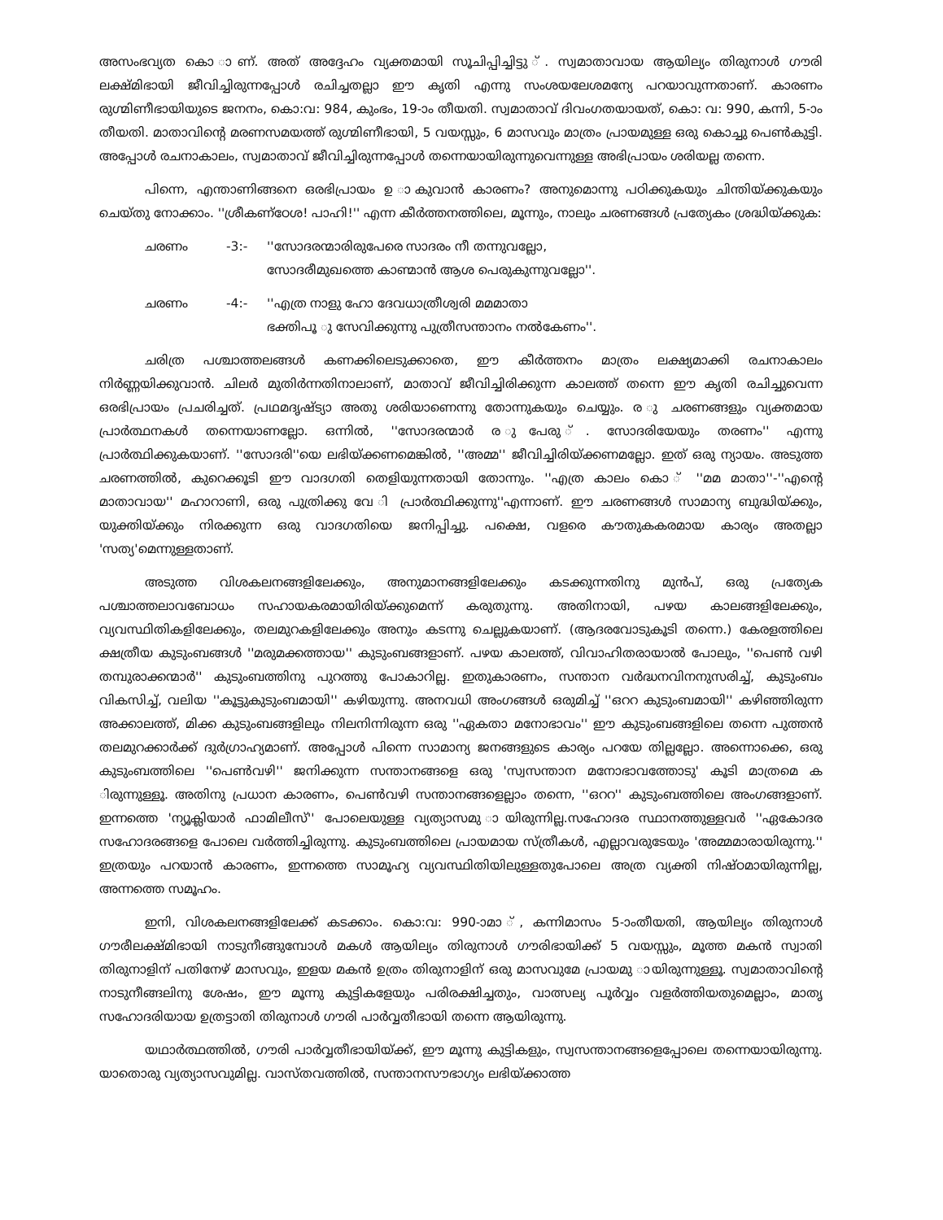അസംഭവ്യത കൊ ാണ്. അത് അദ്ദേഹം വ്യക്തമായി സൂചിപ്പിച്ചിട്ടു ്. സ്വമാതാവായ ആയില്യം തിരുനാൾ ഗൗരി ലക്ഷ്മിഭായി ജീവിച്ചിരുന്നപ്പോൾ രചിച്ചതല്ലാ ഈ കൃതി എന്നു സംശയലേശമന്യേ പറയാവുന്നതാണ്. കാരണം രുഗ്മിണീഭായിയുടെ ജനനം, കൊ:വ: 984, കുംഭം, 19-ാം തീയതി. സ്വമാതാവ് ദിവംഗതയായത്, കൊ: വ: 990, കന്നി, 5-ാം തീയതി. മാതാവിന്റെ മരണസമയത്ത് രുഗ്മിണീഭായി, 5 വയസ്സും, 6 മാസവും മാത്രം പ്രായമുള്ള ഒരു കൊച്ചു പെൺകുട്ടി. അപ്പോൾ രചനാകാലം, സ്വമാതാവ് ജീവിച്ചിരുന്നപ്പോൾ തന്നെയായിരുന്നുവെന്നുള്ള അഭിപ്രായം ശരിയല്ല തന്നെ.
പിന്നെ, എന്താണിങ്ങനെ ഒരഭിപ്രായം ഉ ാകുവാൻ കാരണം? അനുമൊന്നു പഠിക്കുകയും ചിന്തിയ്ക്കുകയും ചെയ്തു നോക്കാം. ''ശ്രീകണ്ഠേശ! പാഹി!'' എന്ന കീർത്തനത്തിലെ, മൂന്നും, നാലും ചരണങ്ങൾ പ്രത്യേകം ശ്രദ്ധിയ്ക്കുക:
ചരണം -3:- ''സോദരന്മാരിരുപേരെ സാദരം നീ തന്നുവല്ലോ,
സോദരീമുഖത്തെ കാണ്മാൻ ആശ പെരുകുന്നുവല്ലോ''.
ചരണം -4:- ''എത്ര നാളു ഹോ ദേവധാത്രീശ്വരി മമമാതാ
ഭക്തിപൂ ു സേവിക്കുന്നു പുത്രീസന്താനം നൽകേണം''.
ചരിത്ര പശ്ചാത്തലങ്ങൾ കണക്കിലെടുക്കാതെ, ഈ കീർത്തനം മാത്രം ലക്ഷ്യമാക്കി രചനാകാലം നിർണ്ണയിക്കുവാൻ. ചിലർ മുതിർന്നതിനാലാണ്, മാതാവ് ജീവിച്ചിരിക്കുന്ന കാലത്ത് തന്നെ ഈ കൃതി രചിച്ചുവെന്ന ഒരഭിപ്രായം പ്രചരിച്ചത്. പ്രഥമദൃഷ്ട്യാ അതു ശരിയാണെന്നു തോന്നുകയും ചെയ്യും. ര ു ചരണങ്ങളും വ്യക്തമായ പ്രാർത്ഥനകൾ തന്നെയാണല്ലോ. ഒന്നിൽ, ''സോദരന്മാർ ര ുപേരു ്. സോദരിയേയും തരണം'' എന്നു പ്രാർത്ഥിക്കുകയാണ്. ''സോദരി''യെ ലഭിയ്ക്കണമെങ്കിൽ, ''അമ്മ'' ജീവിച്ചിരിയ്ക്കണമല്ലോ. ഇത് ഒരു ന്യായം. അടുത്ത ചരണത്തിൽ, കുറെക്കൂടി ഈ വാദഗതി തെളിയുന്നതായി തോന്നും. ''എത്ര കാലം കൊ ് ''മമ മാതാ''-''എന്റെ മാതാവായ'' മഹാറാണി, ഒരു പുത്രിക്കു വേ ി പ്രാർത്ഥിക്കുന്നു''എന്നാണ്. ഈ ചരണങ്ങൾ സാമാന്യ ബുദ്ധിയ്ക്കും, യുക്തിയ്ക്കും നിരക്കുന്ന ഒരു വാദഗതിയെ ജനിപ്പിച്ചു. പക്ഷെ, വളരെ കൗതുകകരമായ കാര്യം അതല്ലാ 'സത്യ'മെന്നുള്ളതാണ്.
അടുത്ത വിശകലനങ്ങളിലേക്കും, അനുമാനങ്ങളിലേക്കും കടക്കുന്നതിനു മുൻപ്, ഒരു പ്രത്യേക പശ്ചാത്തലാവബോധം സഹായകരമായിരിയ്ക്കുമെന്ന് കരുതുന്നു. അതിനായി, പഴയ കാലങ്ങളിലേക്കും, വ്യവസ്ഥിതികളിലേക്കും, തലമുറകളിലേക്കും അനും കടന്നു ചെല്ലുകയാണ്. (ആദരവോടുകൂടി തന്നെ.) കേരളത്തിലെ ക്ഷത്രീയ കുടുംബങ്ങൾ ''മരുമക്കത്തായ'' കുടുംബങ്ങളാണ്. പഴയ കാലത്ത്, വിവാഹിതരായാൽ പോലും, ''പെൺ വഴി തമ്പുരാക്കന്മാർ'' കുടുംബത്തിനു പുറത്തു പോകാറില്ല. ഇതുകാരണം, സന്താന വർദ്ധനവിനനുസരിച്ച്, കുടുംബം വികസിച്ച്, വലിയ ''കൂട്ടുകുടുംബമായി'' കഴിയുന്നു. അനവധി അംഗങ്ങൾ ഒരുമിച്ച് ''ഒററ കുടുംബമായി'' കഴിഞ്ഞിരുന്ന അക്കാലത്ത്, മിക്ക കുടുംബങ്ങളിലും നിലനിന്നിരുന്ന ഒരു ''ഏകതാ മനോഭാവം'' ഈ കുടുംബങ്ങളിലെ തന്നെ പുത്തൻ തലമുറക്കാർക്ക് ദുർഗ്രാഹ്യമാണ്. അപ്പോൾ പിന്നെ സാമാന്യ ജനങ്ങളുടെ കാര്യം പറയേ തില്ലല്ലോ. അന്നൊക്കെ, ഒരു കുടുംബത്തിലെ ''പെൺവഴി'' ജനിക്കുന്ന സന്താനങ്ങളെ ഒരു 'സ്വസന്താന മനോഭാവത്തോടു' കൂടി മാത്രമെ ക ിരുന്നുള്ളൂ. അതിനു പ്രധാന കാരണം, പെൺവഴി സന്താനങ്ങളെല്ലാം തന്നെ, ''ഒററ'' കുടുംബത്തിലെ അംഗങ്ങളാണ്. ഇന്നത്തെ 'ന്യൂക്ലിയാർ ഫാമിലീസ്'' പോലെയുള്ള വ്യത്യാസമു ായിരുന്നില്ല.സഹോദര സ്ഥാനത്തുള്ളവർ ''ഏകോദര സഹോദരങ്ങളെ പോലെ വർത്തിച്ചിരുന്നു. കുടുംബത്തിലെ പ്രായമായ സ്ത്രീകൾ, എല്ലാവരുടേയും 'അമ്മമാരായിരുന്നു.'' ഇത്രയും പറയാൻ കാരണം, ഇന്നത്തെ സാമൂഹ്യ വ്യവസ്ഥിതിയിലുള്ളതുപോലെ അത്ര വ്യക്തി നിഷ്ഠമായിരുന്നില്ല, അന്നത്തെ സമൂഹം.
ഇനി, വിശകലനങ്ങളിലേക്ക് കടക്കാം. കൊ:വ: 990-ാമാ ്, കന്നിമാസം 5-ാംതീയതി, ആയില്യം തിരുനാൾ ഗൗരീലക്ഷ്മിഭായി നാടുനീങ്ങുമ്പോൾ മകൾ ആയില്യം തിരുനാൾ ഗൗരിഭായിക്ക് 5 വയസ്സും, മൂത്ത മകൻ സ്വാതി തിരുനാളിന് പതിനേഴ് മാസവും, ഇളയ മകൻ ഉത്രം തിരുനാളിന് ഒരു മാസവുമേ പ്രായമു ായിരുന്നുള്ളൂ. സ്വമാതാവിന്റെ നാടുനീങ്ങലിനു ശേഷം, ഈ മൂന്നു കുട്ടികളേയും പരിരക്ഷിച്ചതും, വാത്സല്യ പൂർവ്വം വളർത്തിയതുമെല്ലാം, മാതൃ സഹോദരിയായ ഉത്രട്ടാതി തിരുനാൾ ഗൗരി പാർവ്വതീഭായി തന്നെ ആയിരുന്നു.
യഥാർത്ഥത്തിൽ, ഗൗരി പാർവ്വതീഭായിയ്ക്ക്, ഈ മൂന്നു കുട്ടികളും, സ്വസന്താനങ്ങളെപ്പോലെ തന്നെയായിരുന്നു. യാതൊരു വ്യത്യാസവുമില്ല. വാസ്തവത്തിൽ, സന്താനസൗഭാഗ്യം ലഭിയ്ക്കാത്ത